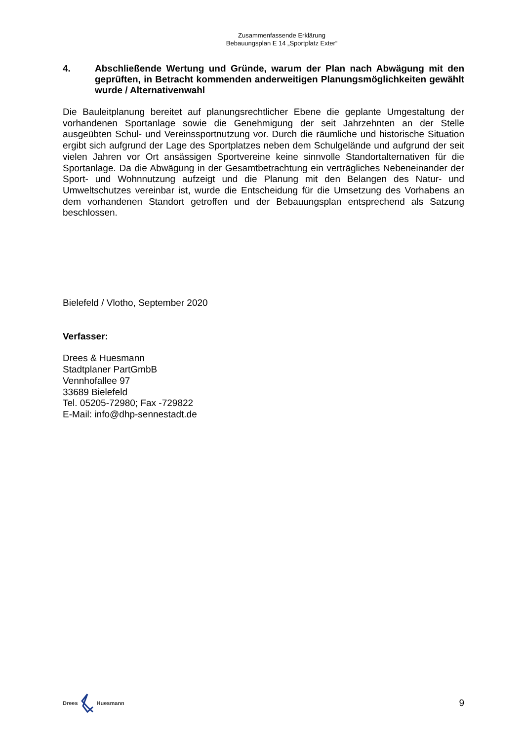Zusammenfassende Erklärung
Bebauungsplan E 14 „Sportplatz Exter“
4. Abschließende Wertung und Gründe, warum der Plan nach Abwägung mit den geprüften, in Betracht kommenden anderweitigen Planungsmöglichkeiten gewählt wurde / Alternativenwahl
Die Bauleitplanung bereitet auf planungsrechtlicher Ebene die geplante Umgestaltung der vorhandenen Sportanlage sowie die Genehmigung der seit Jahrzehnten an der Stelle ausgeübten Schul- und Vereinssportnutzung vor. Durch die räumliche und historische Situation ergibt sich aufgrund der Lage des Sportplatzes neben dem Schulgelände und aufgrund der seit vielen Jahren vor Ort ansässigen Sportvereine keine sinnvolle Standortalternativen für die Sportanlage. Da die Abwägung in der Gesamtbetrachtung ein verträgliches Nebeneinander der Sport- und Wohnnutzung aufzeigt und die Planung mit den Belangen des Natur- und Umweltschutzes vereinbar ist, wurde die Entscheidung für die Umsetzung des Vorhabens an dem vorhandenen Standort getroffen und der Bebauungsplan entsprechend als Satzung beschlossen.
Bielefeld / Vlotho, September 2020
Verfasser:
Drees & Huesmann
Stadtplaner PartGmbB
Vennhofallee 97
33689 Bielefeld
Tel. 05205-72980; Fax -729822
E-Mail: info@dhp-sennestadt.de
Drees Huesmann
9